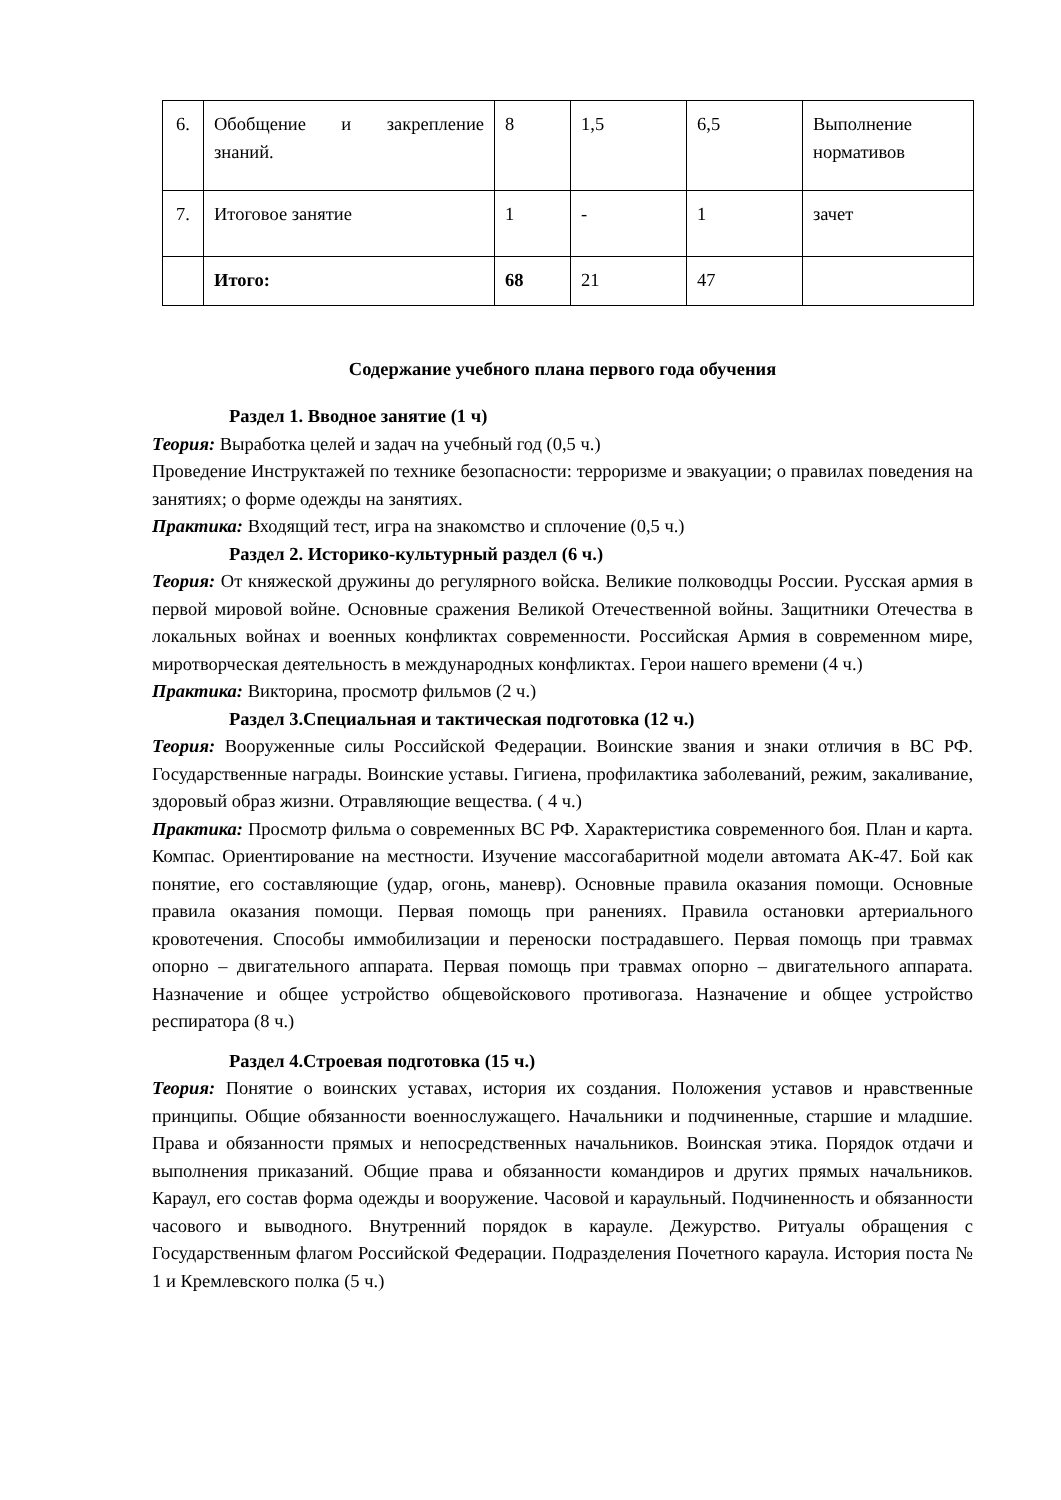| 6. | Обобщение и закрепление знаний. | 8 | 1,5 | 6,5 | Выполнение нормативов |
| 7. | Итоговое занятие | 1 | - | 1 | зачет |
| | Итого: | 68 | 21 | 47 | |
Содержание учебного плана первого года обучения
Раздел 1. Вводное занятие (1 ч)
Теория: Выработка целей и задач на учебный год (0,5 ч.)
Проведение Инструктажей по технике безопасности: терроризме и эвакуации; о правилах поведения на занятиях; о форме одежды на занятиях.
Практика: Входящий тест, игра на знакомство и сплочение (0,5 ч.)
Раздел 2. Историко-культурный раздел (6 ч.)
Теория: От княжеской дружины до регулярного войска. Великие полководцы России. Русская армия в первой мировой войне. Основные сражения Великой Отечественной войны. Защитники Отечества в локальных войнах и военных конфликтах современности. Российская Армия в современном мире, миротворческая деятельность в международных конфликтах. Герои нашего времени (4 ч.)
Практика: Викторина, просмотр фильмов (2 ч.)
Раздел 3.Специальная и тактическая подготовка (12 ч.)
Теория: Вооруженные силы Российской Федерации. Воинские звания и знаки отличия в ВС РФ. Государственные награды. Воинские уставы. Гигиена, профилактика заболеваний, режим, закаливание, здоровый образ жизни. Отравляющие вещества. ( 4 ч.)
Практика: Просмотр фильма о современных ВС РФ. Характеристика современного боя. План и карта. Компас. Ориентирование на местности. Изучение массогабаритной модели автомата АК-47. Бой как понятие, его составляющие (удар, огонь, маневр). Основные правила оказания помощи. Основные правила оказания помощи. Первая помощь при ранениях. Правила остановки артериального кровотечения. Способы иммобилизации и переноски пострадавшего. Первая помощь при травмах опорно – двигательного аппарата. Первая помощь при травмах опорно – двигательного аппарата. Назначение и общее устройство общевойскового противогаза. Назначение и общее устройство респиратора (8 ч.)
Раздел 4.Строевая подготовка (15 ч.)
Теория: Понятие о воинских уставах, история их создания. Положения уставов и нравственные принципы. Общие обязанности военнослужащего. Начальники и подчиненные, старшие и младшие. Права и обязанности прямых и непосредственных начальников. Воинская этика. Порядок отдачи и выполнения приказаний. Общие права и обязанности командиров и других прямых начальников. Караул, его состав форма одежды и вооружение. Часовой и караульный. Подчиненность и обязанности часового и выводного. Внутренний порядок в карауле. Дежурство. Ритуалы обращения с Государственным флагом Российской Федерации. Подразделения Почетного караула. История поста № 1 и Кремлевского полка (5 ч.)